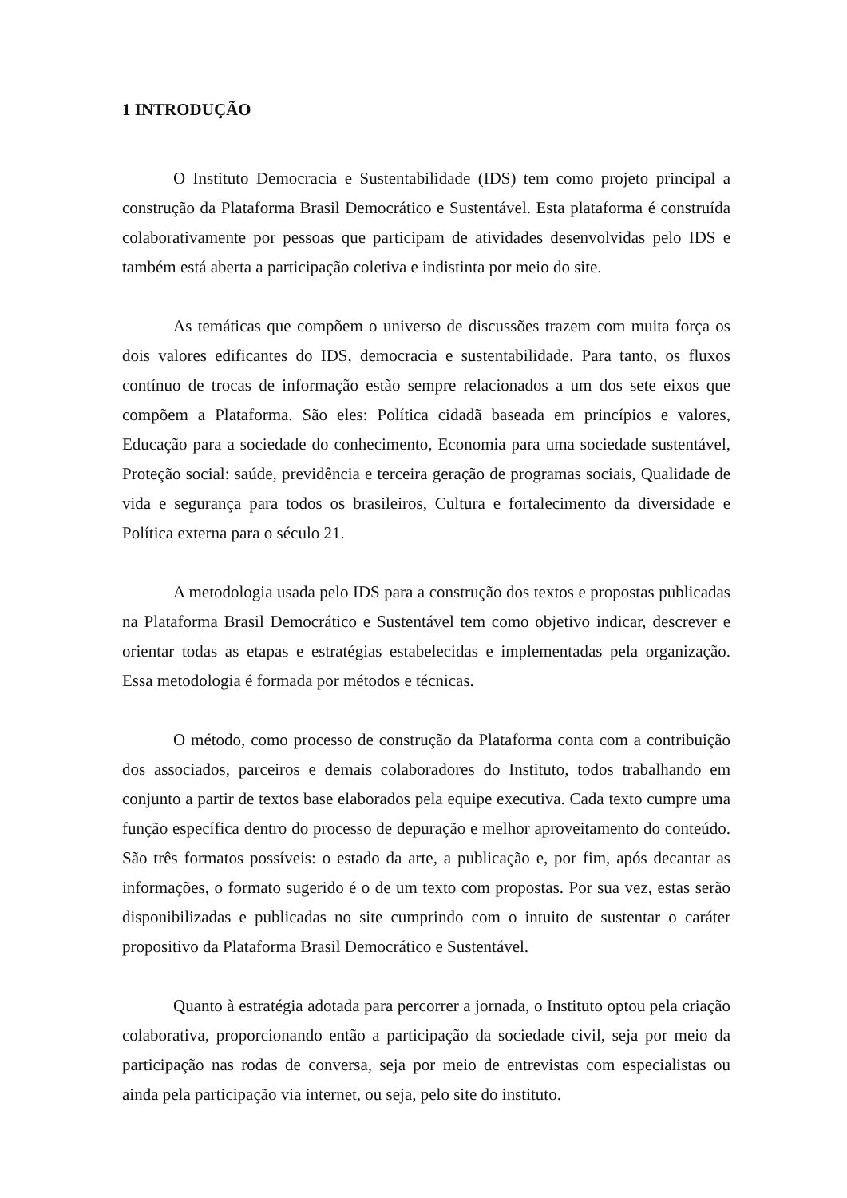1 INTRODUÇÃO
O Instituto Democracia e Sustentabilidade (IDS) tem como projeto principal a construção da Plataforma Brasil Democrático e Sustentável. Esta plataforma é construída colaborativamente por pessoas que participam de atividades desenvolvidas pelo IDS e também está aberta a participação coletiva e indistinta por meio do site.
As temáticas que compõem o universo de discussões trazem com muita força os dois valores edificantes do IDS, democracia e sustentabilidade. Para tanto, os fluxos contínuo de trocas de informação estão sempre relacionados a um dos sete eixos que compõem a Plataforma. São eles: Política cidadã baseada em princípios e valores, Educação para a sociedade do conhecimento, Economia para uma sociedade sustentável, Proteção social: saúde, previdência e terceira geração de programas sociais, Qualidade de vida e segurança para todos os brasileiros, Cultura e fortalecimento da diversidade e Política externa para o século 21.
A metodologia usada pelo IDS para a construção dos textos e propostas publicadas na Plataforma Brasil Democrático e Sustentável tem como objetivo indicar, descrever e orientar todas as etapas e estratégias estabelecidas e implementadas pela organização. Essa metodologia é formada por métodos e técnicas.
O método, como processo de construção da Plataforma conta com a contribuição dos associados, parceiros e demais colaboradores do Instituto, todos trabalhando em conjunto a partir de textos base elaborados pela equipe executiva. Cada texto cumpre uma função específica dentro do processo de depuração e melhor aproveitamento do conteúdo. São três formatos possíveis: o estado da arte, a publicação e, por fim, após decantar as informações, o formato sugerido é o de um texto com propostas. Por sua vez, estas serão disponibilizadas e publicadas no site cumprindo com o intuito de sustentar o caráter propositivo da Plataforma Brasil Democrático e Sustentável.
Quanto à estratégia adotada para percorrer a jornada, o Instituto optou pela criação colaborativa, proporcionando então a participação da sociedade civil, seja por meio da participação nas rodas de conversa, seja por meio de entrevistas com especialistas ou ainda pela participação via internet, ou seja, pelo site do instituto.